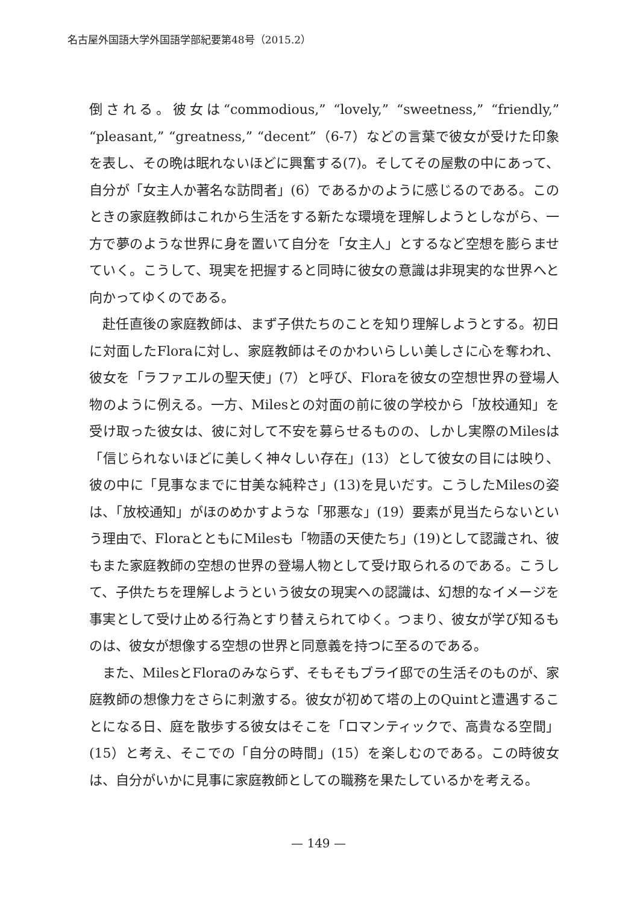名古屋外国語大学外国語学部紀要第48号（2015.2）
倒される。彼女は“commodious,” “lovely,” “sweetness,” “friendly,” “pleasant,” “greatness,” “decent”（6-7）などの言葉で彼女が受けた印象を表し、その晩は眠れないほどに興奮する(7)。そしてその屋敷の中にあって、自分が「女主人か著名な訪問者」(6）であるかのように感じるのである。このときの家庭教師はこれから生活をする新たな環境を理解しようとしながら、一方で夢のような世界に身を置いて自分を「女主人」とするなど空想を膨らませていく。こうして、現実を把握すると同時に彼女の意識は非現実的な世界へと向かってゆくのである。
赴任直後の家庭教師は、まず子供たちのことを知り理解しようとする。初日に対面したFloraに対し、家庭教師はそのかわいらしい美しさに心を奪われ、彼女を「ラファエルの聖天使」(7）と呼び、Floraを彼女の空想世界の登場人物のように例える。一方、Milesとの対面の前に彼の学校から「放校通知」を受け取った彼女は、彼に対して不安を募らせるものの、しかし実際のMilesは「信じられないほどに美しく神々しい存在」(13）として彼女の目には映り、彼の中に「見事なまでに甘美な純粋さ」(13)を見いだす。こうしたMilesの姿は、「放校通知」がほのめかすような「邪悪な」(19）要素が見当たらないという理由で、FloraとともにMilesも「物語の天使たち」(19)として認識され、彼もまた家庭教師の空想の世界の登場人物として受け取られるのである。こうして、子供たちを理解しようという彼女の現実への認識は、幻想的なイメージを事実として受け止める行為とすり替えられてゆく。つまり、彼女が学び知るものは、彼女が想像する空想の世界と同意義を持つに至るのである。
また、MilesとFloraのみならず、そもそもブライ邸での生活そのものが、家庭教師の想像力をさらに刺激する。彼女が初めて塔の上のQuintと遭遇することになる日、庭を散歩する彼女はそこを「ロマンティックで、高貴なる空間」(15）と考え、そこでの「自分の時間」(15）を楽しむのである。この時彼女は、自分がいかに見事に家庭教師としての職務を果たしているかを考える。
— 149 —